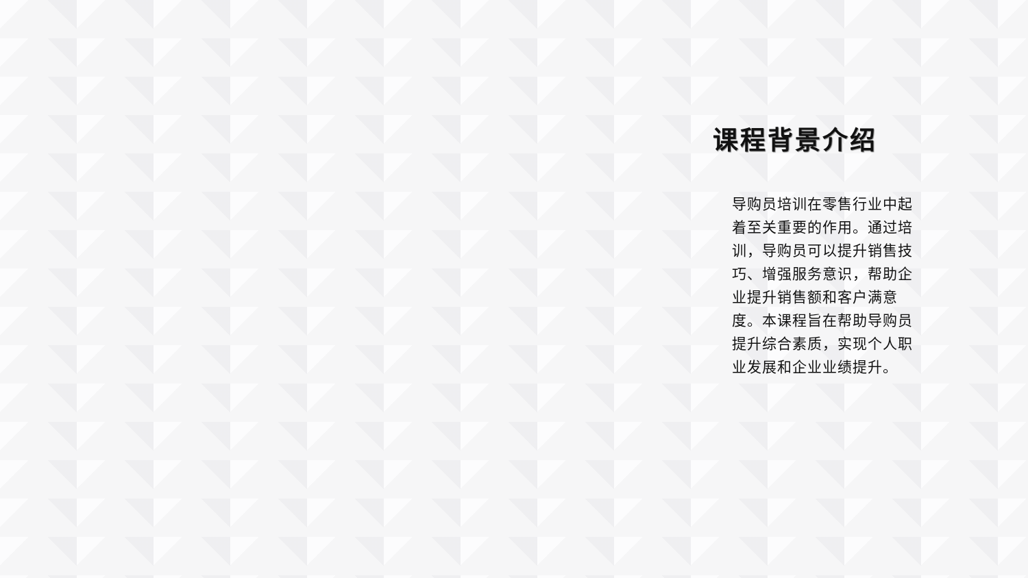课程背景介绍
导购员培训在零售行业中起着至关重要的作用。通过培训，导购员可以提升销售技巧、增强服务意识，帮助企业提升销售额和客户满意度。本课程旨在帮助导购员提升综合素质，实现个人职业发展和企业业绩提升。